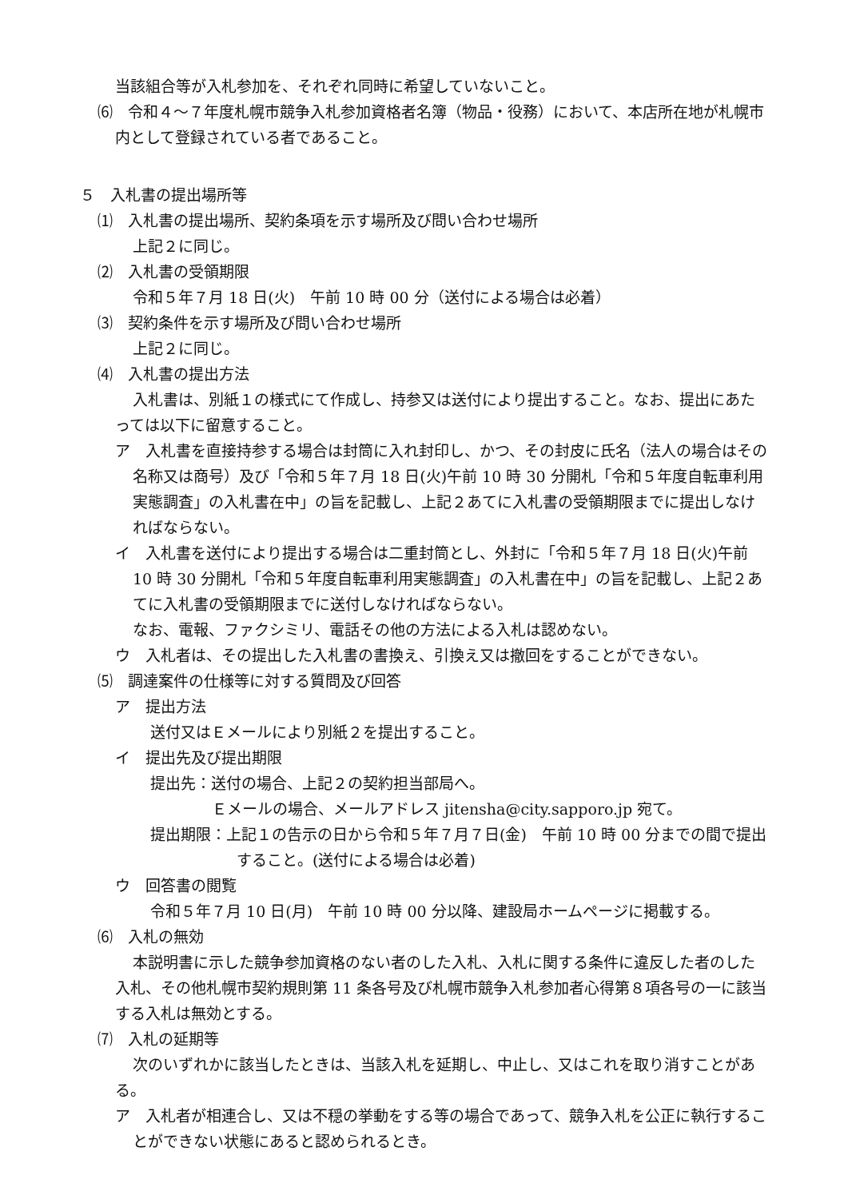当該組合等が入札参加を、それぞれ同時に希望していないこと。
⑹　令和４～７年度札幌市競争入札参加資格者名簿（物品・役務）において、本店所在地が札幌市内として登録されている者であること。
５　入札書の提出場所等
⑴　入札書の提出場所、契約条項を示す場所及び問い合わせ場所
上記２に同じ。
⑵　入札書の受領期限
令和５年７月 18 日(火)　午前 10 時 00 分（送付による場合は必着）
⑶　契約条件を示す場所及び問い合わせ場所
上記２に同じ。
⑷　入札書の提出方法
入札書は、別紙１の様式にて作成し、持参又は送付により提出すること。なお、提出にあたっては以下に留意すること。
ア　入札書を直接持参する場合は封筒に入れ封印し、かつ、その封皮に氏名（法人の場合はその名称又は商号）及び「令和５年７月 18 日(火)午前 10 時 30 分開札「令和５年度自転車利用実態調査」の入札書在中」の旨を記載し、上記２あてに入札書の受領期限までに提出しなければならない。
イ　入札書を送付により提出する場合は二重封筒とし、外封に「令和５年７月 18 日(火)午前 10 時 30 分開札「令和５年度自転車利用実態調査」の入札書在中」の旨を記載し、上記２あてに入札書の受領期限までに送付しなければならない。
なお、電報、ファクシミリ、電話その他の方法による入札は認めない。
ウ　入札者は、その提出した入札書の書換え、引換え又は撤回をすることができない。
⑸　調達案件の仕様等に対する質問及び回答
ア　提出方法
送付又はＥメールにより別紙２を提出すること。
イ　提出先及び提出期限
提出先：送付の場合、上記２の契約担当部局へ。
Ｅメールの場合、メールアドレス jitensha@city.sapporo.jp 宛て。
提出期限：上記１の告示の日から令和５年７月７日(金)　午前 10 時 00 分までの間で提出すること。(送付による場合は必着)
ウ　回答書の閲覧
令和５年７月 10 日(月)　午前 10 時 00 分以降、建設局ホームページに掲載する。
⑹　入札の無効
本説明書に示した競争参加資格のない者のした入札、入札に関する条件に違反した者のした入札、その他札幌市契約規則第 11 条各号及び札幌市競争入札参加者心得第８項各号の一に該当する入札は無効とする。
⑺　入札の延期等
次のいずれかに該当したときは、当該入札を延期し、中止し、又はこれを取り消すことがある。
ア　入札者が相連合し、又は不穏の挙動をする等の場合であって、競争入札を公正に執行することができない状態にあると認められるとき。